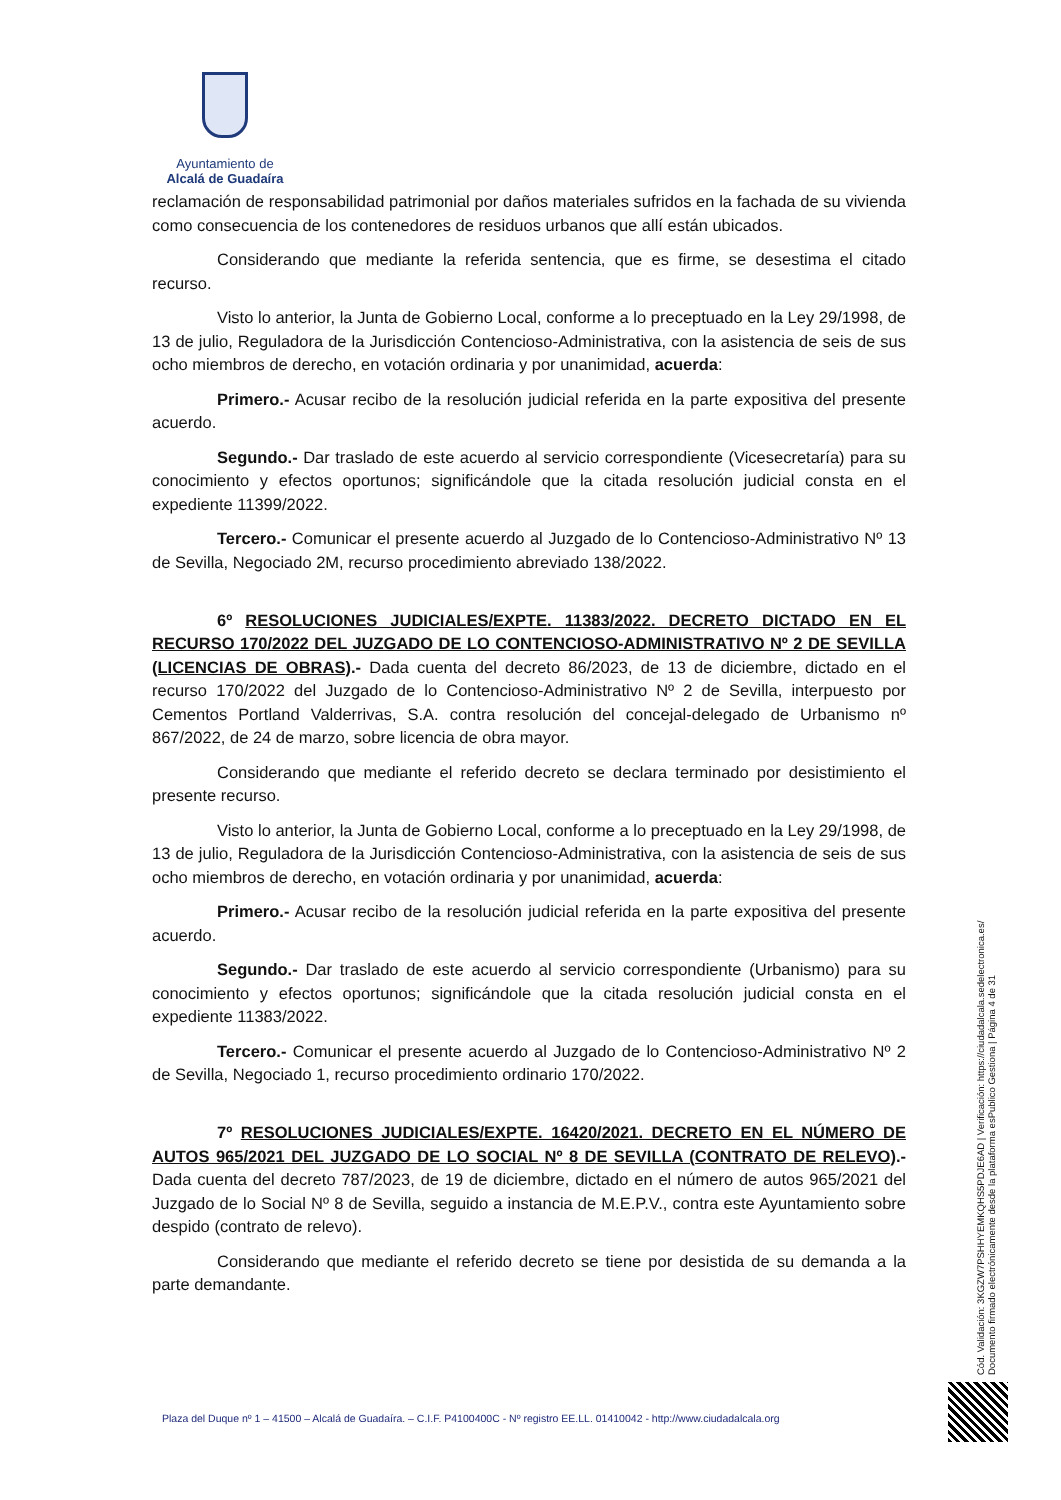Ayuntamiento de
Alcalá de Guadaíra
reclamación de responsabilidad patrimonial por daños materiales sufridos en la fachada de su vivienda como consecuencia de los contenedores de residuos urbanos que allí están ubicados.
Considerando que mediante la referida sentencia, que es firme, se desestima el citado recurso.
Visto lo anterior, la Junta de Gobierno Local, conforme a lo preceptuado en la Ley 29/1998, de 13 de julio, Reguladora de la Jurisdicción Contencioso-Administrativa, con la asistencia de seis de sus ocho miembros de derecho, en votación ordinaria y por unanimidad, acuerda:
Primero.- Acusar recibo de la resolución judicial referida en la parte expositiva del presente acuerdo.
Segundo.- Dar traslado de este acuerdo al servicio correspondiente (Vicesecretaría) para su conocimiento y efectos oportunos; significándole que la citada resolución judicial consta en el expediente 11399/2022.
Tercero.- Comunicar el presente acuerdo al Juzgado de lo Contencioso-Administrativo Nº 13 de Sevilla, Negociado 2M, recurso procedimiento abreviado 138/2022.
6º RESOLUCIONES JUDICIALES/EXPTE. 11383/2022. DECRETO DICTADO EN EL RECURSO 170/2022 DEL JUZGADO DE LO CONTENCIOSO-ADMINISTRATIVO Nº 2 DE SEVILLA (LICENCIAS DE OBRAS).- Dada cuenta del decreto 86/2023, de 13 de diciembre, dictado en el recurso 170/2022 del Juzgado de lo Contencioso-Administrativo Nº 2 de Sevilla, interpuesto por Cementos Portland Valderrivas, S.A. contra resolución del concejal-delegado de Urbanismo nº 867/2022, de 24 de marzo, sobre licencia de obra mayor.
Considerando que mediante el referido decreto se declara terminado por desistimiento el presente recurso.
Visto lo anterior, la Junta de Gobierno Local, conforme a lo preceptuado en la Ley 29/1998, de 13 de julio, Reguladora de la Jurisdicción Contencioso-Administrativa, con la asistencia de seis de sus ocho miembros de derecho, en votación ordinaria y por unanimidad, acuerda:
Primero.- Acusar recibo de la resolución judicial referida en la parte expositiva del presente acuerdo.
Segundo.- Dar traslado de este acuerdo al servicio correspondiente (Urbanismo) para su conocimiento y efectos oportunos; significándole que la citada resolución judicial consta en el expediente 11383/2022.
Tercero.- Comunicar el presente acuerdo al Juzgado de lo Contencioso-Administrativo Nº 2 de Sevilla, Negociado 1, recurso procedimiento ordinario 170/2022.
7º RESOLUCIONES JUDICIALES/EXPTE. 16420/2021. DECRETO EN EL NÚMERO DE AUTOS 965/2021 DEL JUZGADO DE LO SOCIAL Nº 8 DE SEVILLA (CONTRATO DE RELEVO).-Dada cuenta del decreto 787/2023, de 19 de diciembre, dictado en el número de autos 965/2021 del Juzgado de lo Social Nº 8 de Sevilla, seguido a instancia de M.E.P.V., contra este Ayuntamiento sobre despido (contrato de relevo).
Considerando que mediante el referido decreto se tiene por desistida de su demanda a la parte demandante.
Cód. Validación: 3KGZW7PSHHYEMKQHS5PDJE6AD | Verificación: https://ciudadalcala.sedelectronica.es/
Documento firmado electrónicamente desde la plataforma esPublico Gestiona | Página 4 de 31
Plaza del Duque nº 1 – 41500 – Alcalá de Guadaíra. – C.I.F. P4100400C - Nº registro EE.LL. 01410042 - http://www.ciudadalcala.org